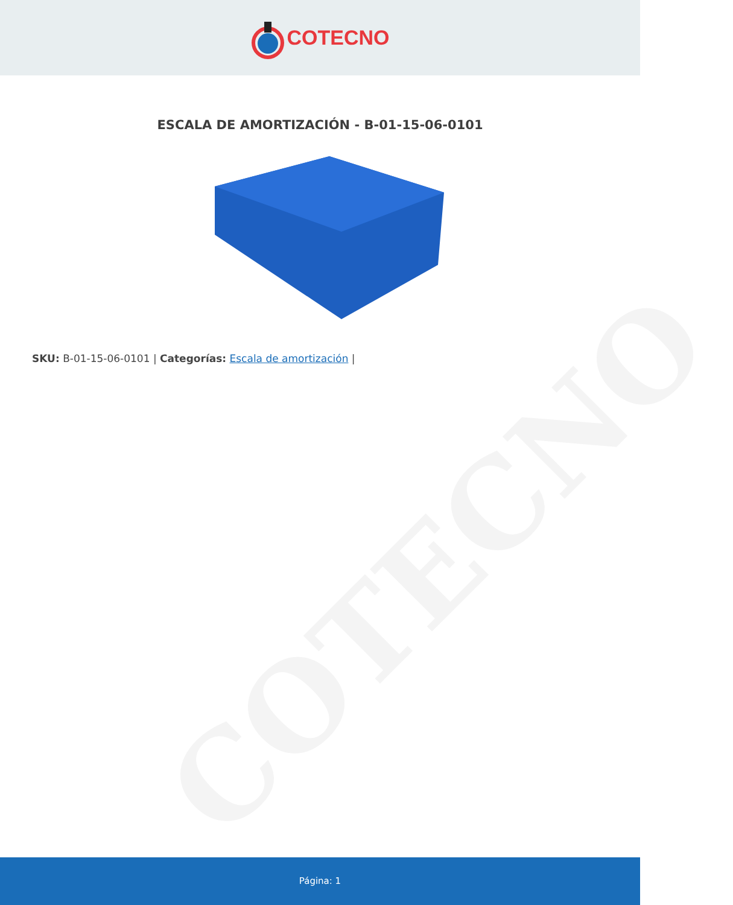COTECNO
COTECNO
ESCALA DE AMORTIZACIÓN - B-01-15-06-0101
SKU: B-01-15-06-0101 | Categorías: Escala de amortización |
Página: 1